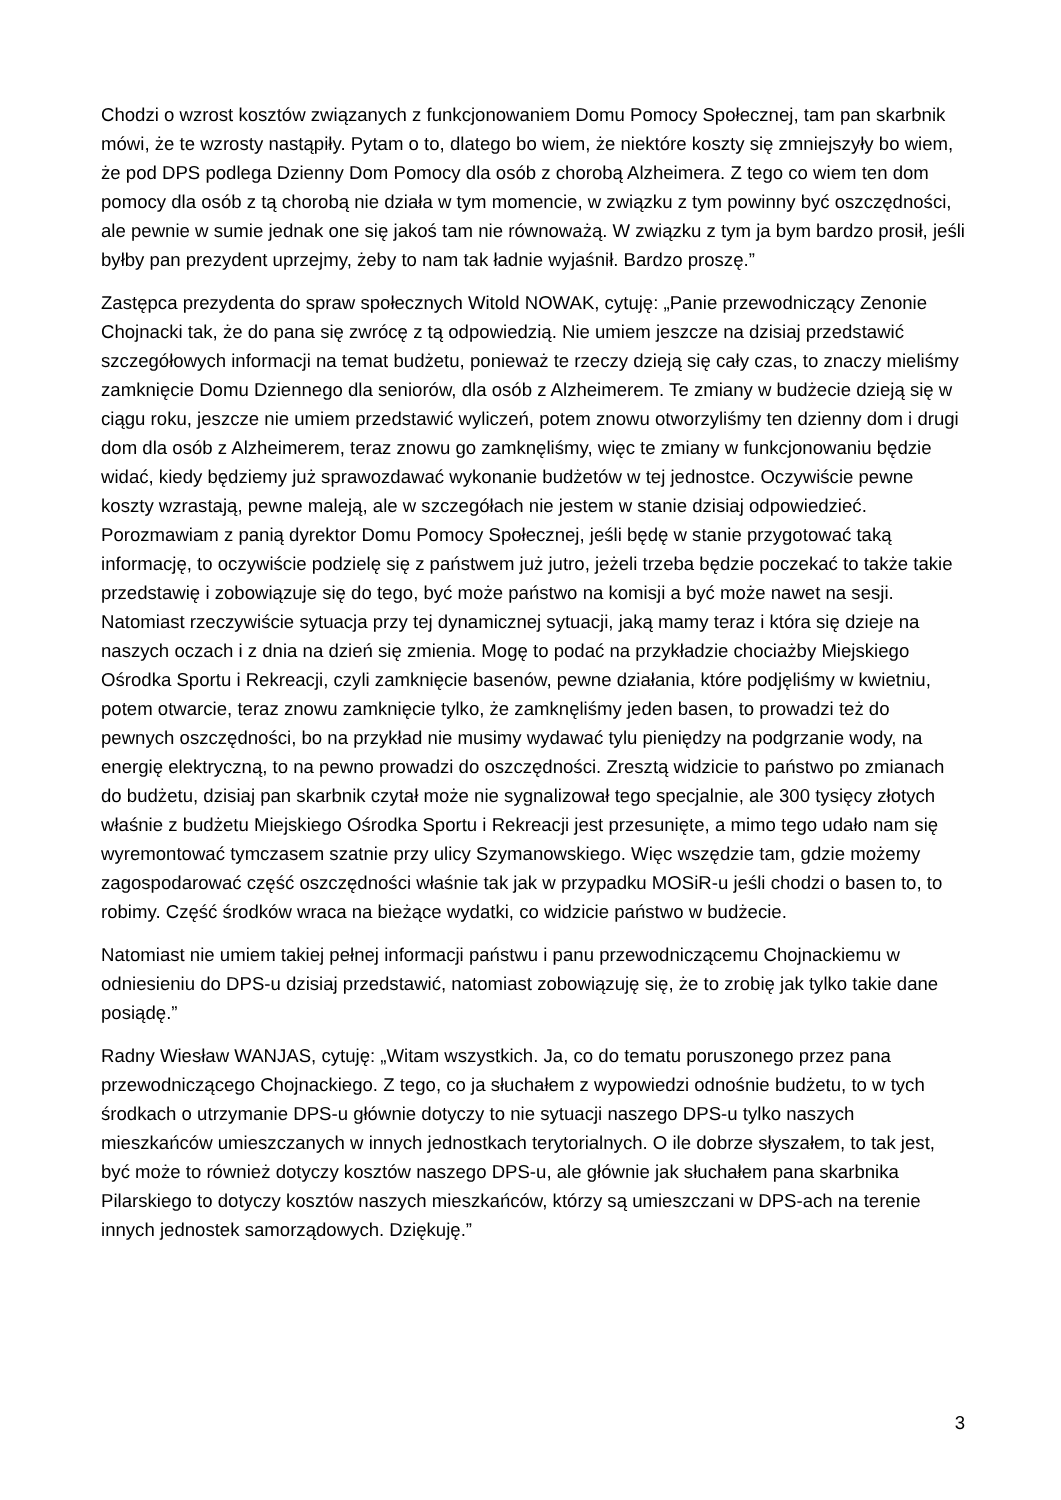Chodzi o wzrost kosztów związanych z funkcjonowaniem Domu Pomocy Społecznej, tam pan skarbnik mówi, że te wzrosty nastąpiły. Pytam o to, dlatego bo wiem, że niektóre koszty się zmniejszyły bo wiem, że pod DPS podlega Dzienny Dom Pomocy dla osób z chorobą Alzheimera. Z tego co wiem ten dom pomocy dla osób z tą chorobą nie działa w tym momencie, w związku z tym powinny być oszczędności, ale pewnie w sumie jednak one się jakoś tam nie równoważą. W związku z tym ja bym bardzo prosił, jeśli byłby pan prezydent uprzejmy, żeby to nam tak ładnie wyjaśnił. Bardzo proszę.”
Zastępca prezydenta do spraw społecznych Witold NOWAK, cytuję: „Panie przewodniczący Zenonie Chojnacki tak, że do pana się zwrócę z tą odpowiedzią. Nie umiem jeszcze na dzisiaj przedstawić szczegółowych informacji na temat budżetu, ponieważ te rzeczy dzieją się cały czas, to znaczy mieliśmy zamknięcie Domu Dziennego dla seniorów, dla osób z Alzheimerem. Te zmiany w budżecie dzieją się w ciągu roku, jeszcze nie umiem przedstawić wyliczeń, potem znowu otworzyliśmy ten dzienny dom i drugi dom dla osób z Alzheimerem, teraz znowu go zamknęliśmy, więc te zmiany w funkcjonowaniu będzie widać, kiedy będziemy już sprawozdawać wykonanie budżetów w tej jednostce. Oczywiście pewne koszty wzrastają, pewne maleją, ale w szczegółach nie jestem w stanie dzisiaj odpowiedzieć. Porozmawiam z panią dyrektor Domu Pomocy Społecznej, jeśli będę w stanie przygotować taką informację, to oczywiście podzielę się z państwem już jutro, jeżeli trzeba będzie poczekać to także takie przedstawię i zobowiązuje się do tego, być może państwo na komisji a być może nawet na sesji. Natomiast rzeczywiście sytuacja przy tej dynamicznej sytuacji, jaką mamy teraz i która się dzieje na naszych oczach i z dnia na dzień się zmienia. Mogę to podać na przykładzie chociażby Miejskiego Ośrodka Sportu i Rekreacji, czyli zamknięcie basenów, pewne działania, które podjęliśmy w kwietniu, potem otwarcie, teraz znowu zamknięcie tylko, że zamknęliśmy jeden basen, to prowadzi też do pewnych oszczędności, bo na przykład nie musimy wydawać tylu pieniędzy na podgrzanie wody, na energię elektryczną, to na pewno prowadzi do oszczędności. Zresztą widzicie to państwo po zmianach do budżetu, dzisiaj pan skarbnik czytał może nie sygnalizował tego specjalnie, ale 300 tysięcy złotych właśnie z budżetu Miejskiego Ośrodka Sportu i Rekreacji jest przesunięte, a mimo tego udało nam się wyremontować tymczasem szatnie przy ulicy Szymanowskiego. Więc wszędzie tam, gdzie możemy zagospodarować część oszczędności właśnie tak jak w przypadku MOSiR-u jeśli chodzi o basen to, to robimy. Część środków wraca na bieżące wydatki, co widzicie państwo w budżecie.
Natomiast nie umiem takiej pełnej informacji państwu i panu przewodniczącemu Chojnackiemu w odniesieniu do DPS-u dzisiaj przedstawić, natomiast zobowiązuję się, że to zrobię jak tylko takie dane posiądę.”
Radny Wiesław WANJAS, cytuję: „Witam wszystkich. Ja, co do tematu poruszonego przez pana przewodniczącego Chojnackiego. Z tego, co ja słuchałem z wypowiedzi odnośnie budżetu, to w tych środkach o utrzymanie DPS-u głównie dotyczy to nie sytuacji naszego DPS-u tylko naszych mieszkańców umieszczanych w innych jednostkach terytorialnych. O ile dobrze słyszałem, to tak jest, być może to również dotyczy kosztów naszego DPS-u, ale głównie jak słuchałem pana skarbnika Pilarskiego to dotyczy kosztów naszych mieszkańców, którzy są umieszczani w DPS-ach na terenie innych jednostek samorządowych. Dziękuję.”
3